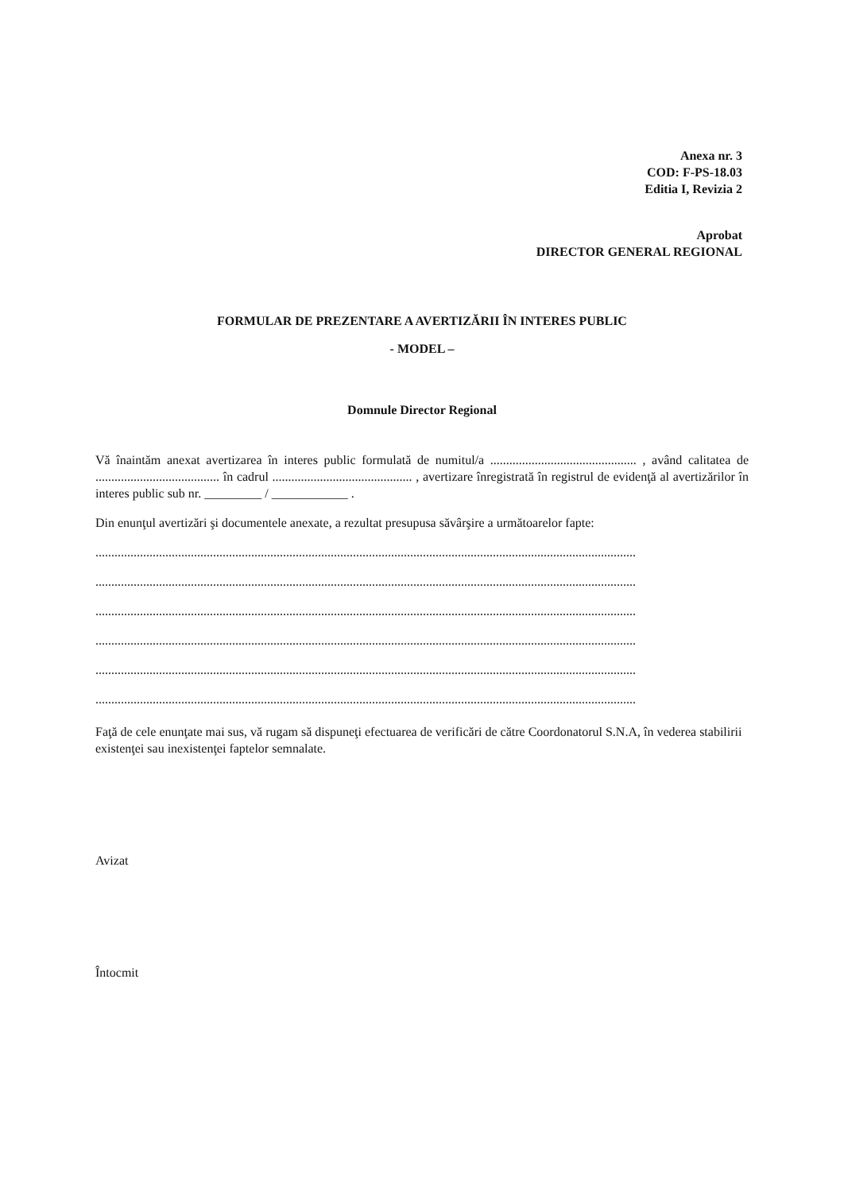Anexa nr. 3
COD: F-PS-18.03
Editia I, Revizia 2
Aprobat
DIRECTOR GENERAL REGIONAL
FORMULAR DE PREZENTARE A AVERTIZĂRII ÎN INTERES PUBLIC
- MODEL –
Domnule Director Regional
Vă înaintăm anexat avertizarea în interes public formulată de numitul/a .............................................. , având calitatea de ....................................... în cadrul ............................................ , avertizare înregistrată în registrul de evidenţă al avertizărilor în interes public sub nr. _________ / ____________ .
Din enunţul avertizări şi documentele anexate, a rezultat presupusa săvârşire a următoarelor fapte:
..........................................................................................................................................................................
..........................................................................................................................................................................
..........................................................................................................................................................................
..........................................................................................................................................................................
..........................................................................................................................................................................
..........................................................................................................................................................................
Faţă de cele enunţate mai sus, vă rugam să dispuneţi efectuarea de verificări de către Coordonatorul S.N.A, în vederea stabilirii existenţei sau inexistenţei faptelor semnalate.
Avizat
Întocmit